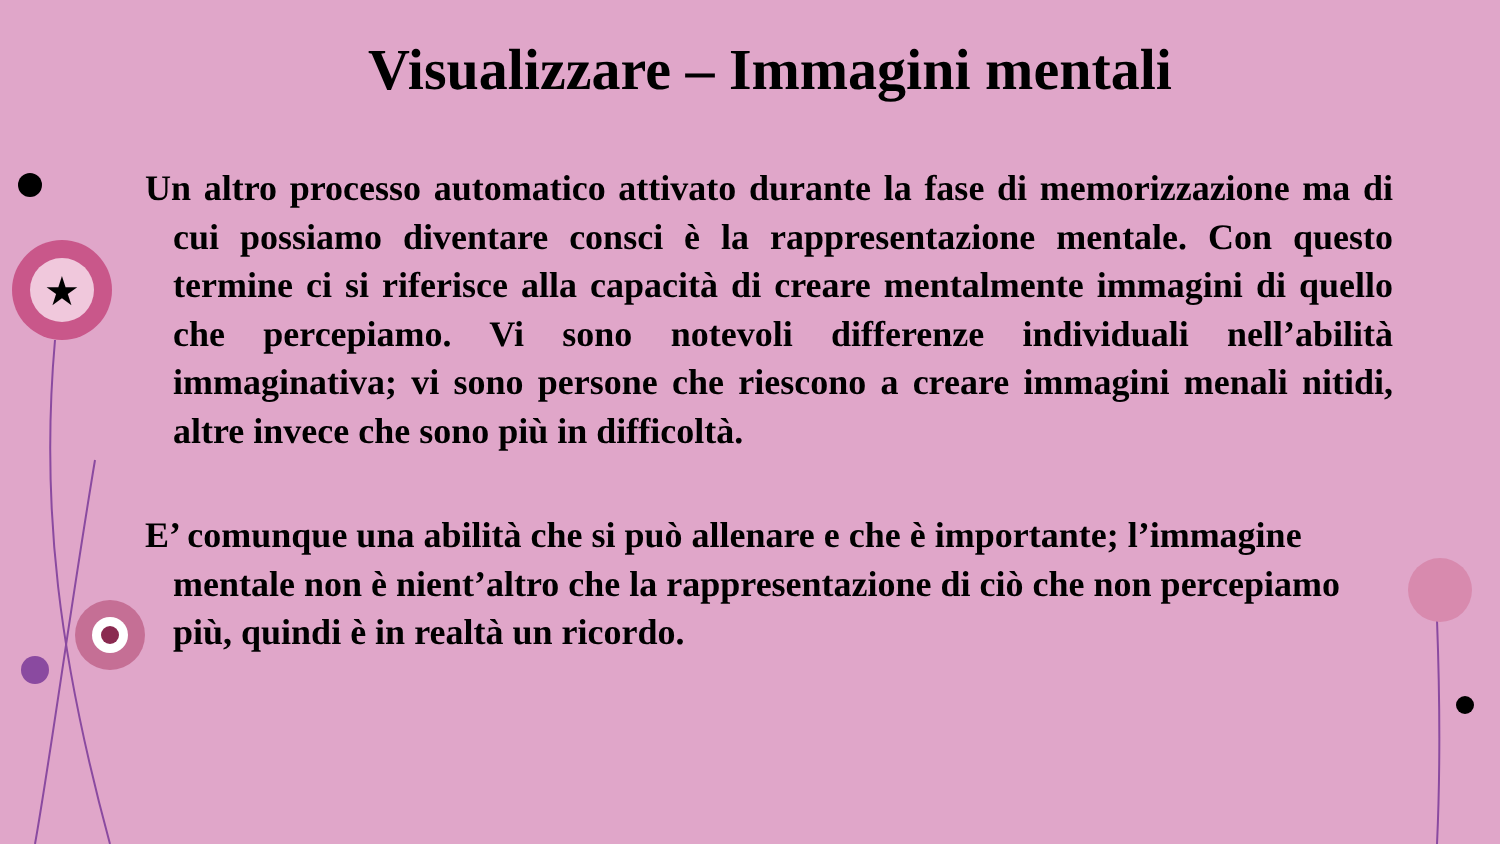★
Visualizzare – Immagini mentali
Un altro processo automatico attivato durante la fase di memorizzazione ma di cui possiamo diventare consci è la rappresentazione mentale. Con questo termine ci si riferisce alla capacità di creare mentalmente immagini di quello che percepiamo. Vi sono notevoli differenze individuali nell’abilità immaginativa; vi sono persone che riescono a creare immagini menali nitidi, altre invece che sono più in difficoltà.
E’ comunque una abilità che si può allenare e che è importante; l’immagine mentale non è nient’altro che la rappresentazione di ciò che non percepiamo più, quindi è in realtà un ricordo.